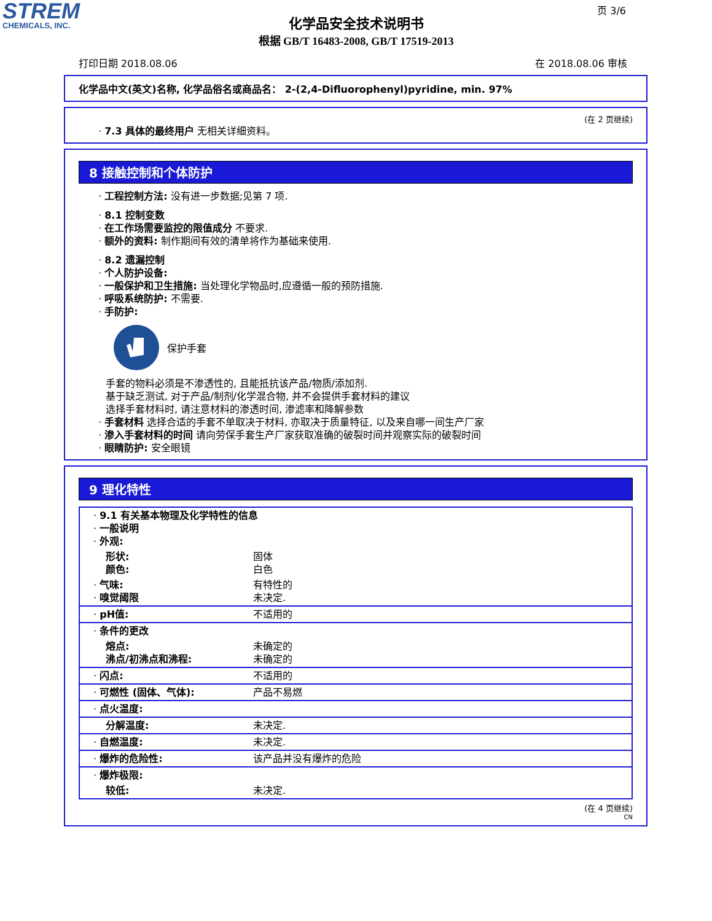STREM
CHEMICALS, INC.
页 3/6
化学品安全技术说明书
根据 GB/T 16483-2008, GB/T 17519-2013
打印日期 2018.08.06 在 2018.08.06 审核
化学品中文(英文)名称, 化学品俗名或商品名： 2-(2,4-Difluorophenyl)pyridine, min. 97%
(在 2 页继续)
· 7.3 具体的最终用户 无相关详细资料。
8 接触控制和个体防护
· 工程控制方法: 没有进一步数据;见第 7 项.
· 8.1 控制变数
· 在工作场需要监控的限值成分 不要求.
· 额外的资料: 制作期间有效的清单将作为基础来使用.
· 8.2 遗漏控制
· 个人防护设备:
· 一般保护和卫生措施: 当处理化学物品时,应遵循一般的预防措施.
· 呼吸系统防护: 不需要.
· 手防护:
保护手套
手套的物料必须是不渗透性的, 且能抵抗该产品/物质/添加剂.
基于缺乏测试, 对于产品/制剂/化学混合物, 并不会提供手套材料的建议
选择手套材料时, 请注意材料的渗透时间, 渗滤率和降解参数
· 手套材料 选择合适的手套不单取决于材料, 亦取决于质量特征, 以及来自哪一间生产厂家
· 渗入手套材料的时间 请向劳保手套生产厂家获取准确的破裂时间并观察实际的破裂时间
· 眼睛防护: 安全眼镜
9 理化特性
| · 9.1 有关基本物理及化学特性的信息 · 一般说明 · 外观: | |
| 形状: 颜色: | 固体 白色 |
| · 气味: · 嗅觉阈限 | 有特性的 未决定. |
| · pH值: | 不适用的 |
| · 条件的更改 | |
| 熔点: 沸点/初沸点和沸程: | 未确定的 未确定的 |
| · 闪点: | 不适用的 |
| · 可燃性 (固体、气体): | 产品不易燃 |
| · 点火温度: | |
| 分解温度: | 未决定. |
| · 自燃温度: | 未决定. |
| · 爆炸的危险性: | 该产品并没有爆炸的危险 |
| · 爆炸极限: | |
| 较低: | 未决定. |
(在 4 页继续)
CN